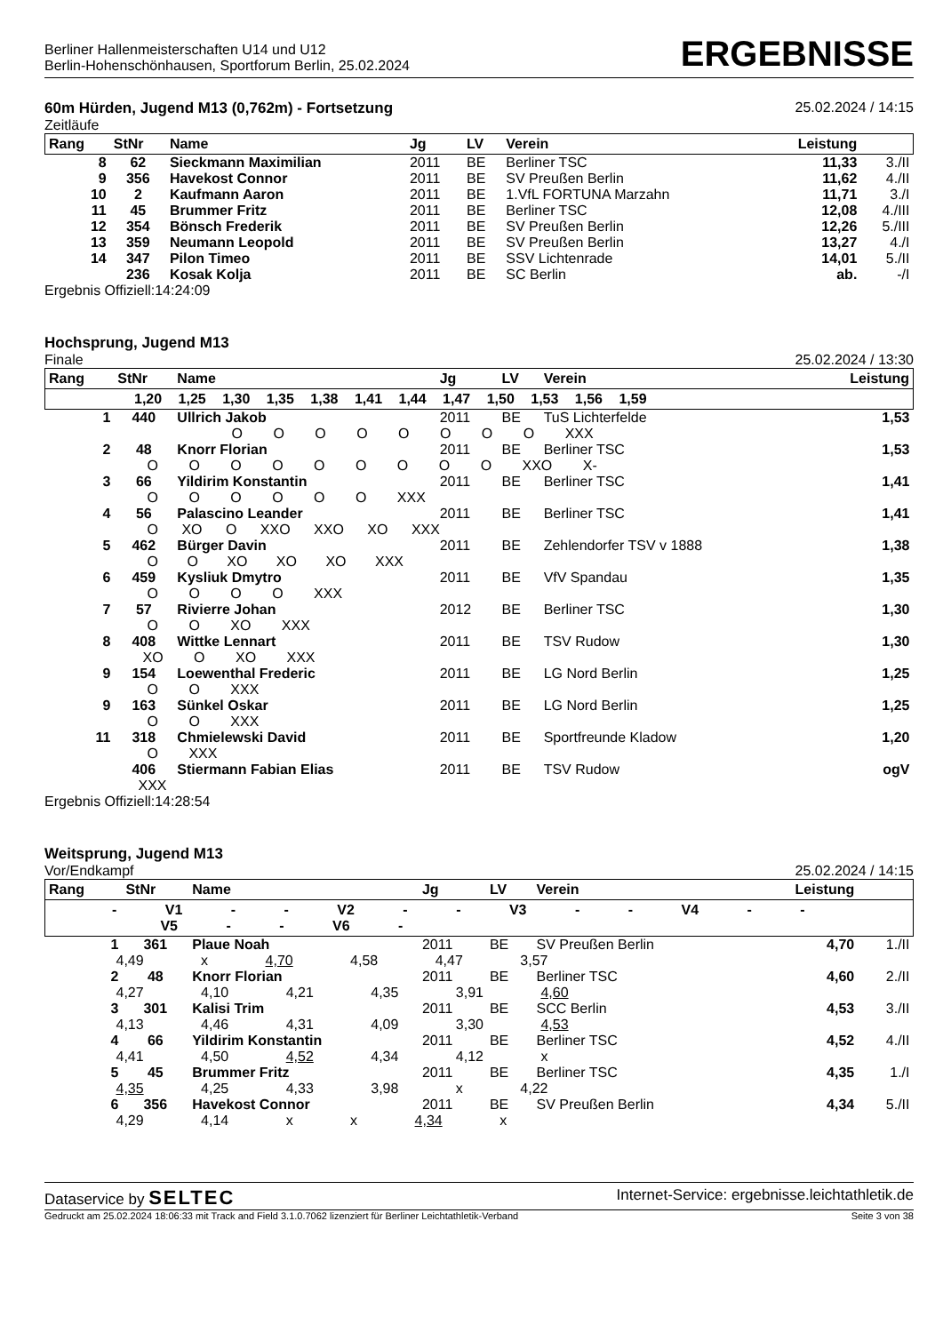Berliner Hallenmeisterschaften U14 und U12
Berlin-Hohenschönhausen, Sportforum Berlin, 25.02.2024
ERGEBNISSE
60m Hürden, Jugend M13 (0,762m) - Fortsetzung
25.02.2024 / 14:15
Zeitläufe
| Rang | StNr | Name | Jg | LV | Verein | Leistung | |
| --- | --- | --- | --- | --- | --- | --- | --- |
| 8 | 62 | Sieckmann Maximilian | 2011 | BE | Berliner TSC | 11,33 | 3./II |
| 9 | 356 | Havekost Connor | 2011 | BE | SV Preußen Berlin | 11,62 | 4./II |
| 10 | 2 | Kaufmann Aaron | 2011 | BE | 1.VfL FORTUNA Marzahn | 11,71 | 3./I |
| 11 | 45 | Brummer Fritz | 2011 | BE | Berliner TSC | 12,08 | 4./III |
| 12 | 354 | Bönsch Frederik | 2011 | BE | SV Preußen Berlin | 12,26 | 5./III |
| 13 | 359 | Neumann Leopold | 2011 | BE | SV Preußen Berlin | 13,27 | 4./I |
| 14 | 347 | Pilon Timeo | 2011 | BE | SSV Lichtenrade | 14,01 | 5./II |
| | 236 | Kosak Kolja | 2011 | BE | SC Berlin | ab. | -/I |
Ergebnis Offiziell:14:24:09
Hochsprung, Jugend M13
Finale 25.02.2024 / 13:30
| Rang | StNr | Name | Jg | LV | Verein | Leistung |
| --- | --- | --- | --- | --- | --- | --- |
| 1,20 1,25 1,30 1,35 1,38 1,41 1,44 1,47 1,50 1,53 1,56 1,59 | | | | | | |
| 1 | 440 | Ullrich Jakob | 2011 | BE | TuS Lichterfelde | 1,53 |
| O O O O O O O O XXX | | | | | | |
| 2 | 48 | Knorr Florian | 2011 | BE | Berliner TSC | 1,53 |
| O O O O O O O O O XXO X- | | | | | | |
| 3 | 66 | Yildirim Konstantin | 2011 | BE | Berliner TSC | 1,41 |
| O O O O O O XXX | | | | | | |
| 4 | 56 | Palascino Leander | 2011 | BE | Berliner TSC | 1,41 |
| O XO O XXO XXO XO XXX | | | | | | |
| 5 | 462 | Bürger Davin | 2011 | BE | Zehlendorfer TSV v 1888 | 1,38 |
| O O XO XO XO XXX | | | | | | |
| 6 | 459 | Kysliuk Dmytro | 2011 | BE | VfV Spandau | 1,35 |
| O O O O XXX | | | | | | |
| 7 | 57 | Rivierre Johan | 2012 | BE | Berliner TSC | 1,30 |
| O O XO XXX | | | | | | |
| 8 | 408 | Wittke Lennart | 2011 | BE | TSV Rudow | 1,30 |
| XO O XO XXX | | | | | | |
| 9 | 154 | Loewenthal Frederic | 2011 | BE | LG Nord Berlin | 1,25 |
| O O XXX | | | | | | |
| 9 | 163 | Sünkel Oskar | 2011 | BE | LG Nord Berlin | 1,25 |
| O O XXX | | | | | | |
| 11 | 318 | Chmielewski David | 2011 | BE | Sportfreunde Kladow | 1,20 |
| O XXX | | | | | | |
| | 406 | Stiermann Fabian Elias | 2011 | BE | TSV Rudow | ogV |
| XXX | | | | | | |
Ergebnis Offiziell:14:28:54
Weitsprung, Jugend M13
Vor/Endkampf 25.02.2024 / 14:15
| Rang | StNr | Name | Jg | LV | Verein | Leistung | |
| --- | --- | --- | --- | --- | --- | --- | --- |
| - V1 - - V2 - - V3 - - V4 - - V5 - - V6 - | | | | | | | |
| 1 | 361 | Plaue Noah | 2011 | BE | SV Preußen Berlin | 4,70 | 1./II |
| 4,49 x 4,70 4,58 4,47 3,57 | | | | | | | |
| 2 | 48 | Knorr Florian | 2011 | BE | Berliner TSC | 4,60 | 2./II |
| 4,27 4,10 4,21 4,35 3,91 4,60 | | | | | | | |
| 3 | 301 | Kalisi Trim | 2011 | BE | SCC Berlin | 4,53 | 3./II |
| 4,13 4,46 4,31 4,09 3,30 4,53 | | | | | | | |
| 4 | 66 | Yildirim Konstantin | 2011 | BE | Berliner TSC | 4,52 | 4./II |
| 4,41 4,50 4,52 4,34 4,12 x | | | | | | | |
| 5 | 45 | Brummer Fritz | 2011 | BE | Berliner TSC | 4,35 | 1./I |
| 4,35 4,25 4,33 3,98 x 4,22 | | | | | | | |
| 6 | 356 | Havekost Connor | 2011 | BE | SV Preußen Berlin | 4,34 | 5./II |
| 4,29 4,14 x x 4,34 x | | | | | | | |
Dataservice by SELTEC Internet-Service: ergebnisse.leichtathletik.de
Gedruckt am 25.02.2024 18:06:33 mit Track and Field 3.1.0.7062 lizenziert für Berliner Leichtathletik-Verband Seite 3 von 38